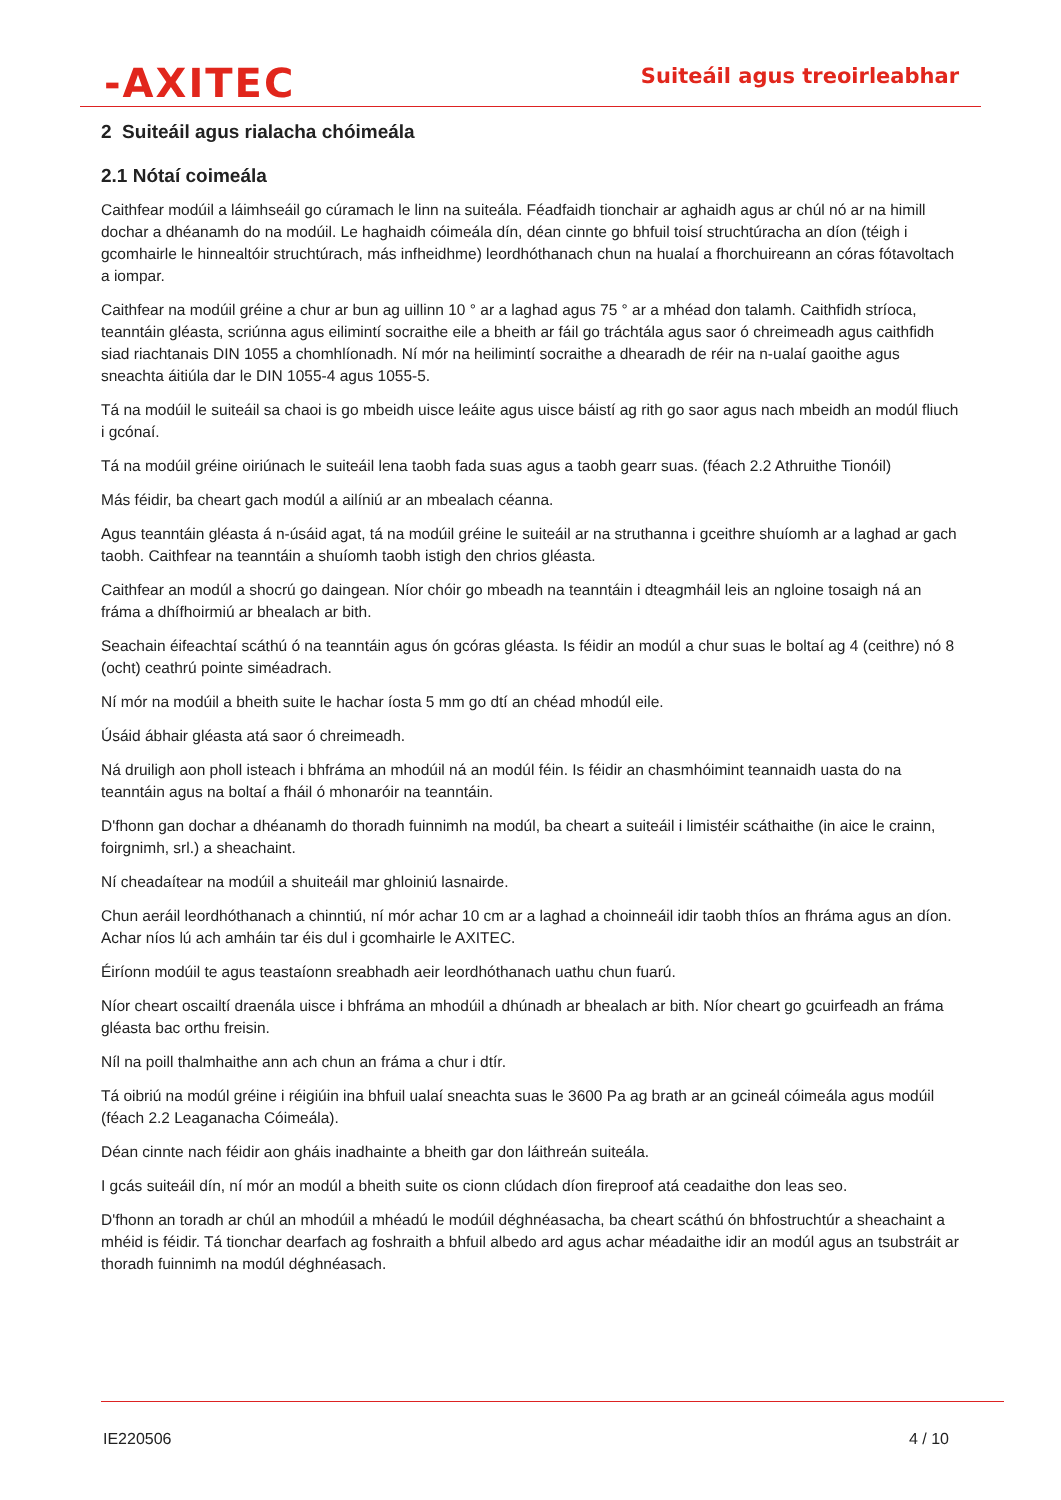-AXITEC
Suiteáil agus treoirleabhar
2 Suiteáil agus rialacha chóimeála
2.1 Nótaí coimeála
Caithfear modúil a láimhseáil go cúramach le linn na suiteála. Féadfaidh tionchair ar aghaidh agus ar chúl nó ar na himill dochar a dhéanamh do na modúil. Le haghaidh cóimeála dín, déan cinnte go bhfuil toisí struchtúracha an díon (téigh i gcomhairle le hinnealtóir struchtúrach, más infheidhme) leordhóthanach chun na hualaí a fhorchuireann an córas fótavoltach a iompar.
Caithfear na modúil gréine a chur ar bun ag uillinn 10 ° ar a laghad agus 75 ° ar a mhéad don talamh. Caithfidh stríoca, teanntáin gléasta, scriúnna agus eilimintí socraithe eile a bheith ar fáil go tráchtála agus saor ó chreimeadh agus caithfidh siad riachtanais DIN 1055 a chomhlíonadh. Ní mór na heilimintí socraithe a dhearadh de réir na n-ualaí gaoithe agus sneachta áitiúla dar le DIN 1055-4 agus 1055-5.
Tá na modúil le suiteáil sa chaoi is go mbeidh uisce leáite agus uisce báistí ag rith go saor agus nach mbeidh an modúl fliuch i gcónaí.
Tá na modúil gréine oiriúnach le suiteáil lena taobh fada suas agus a taobh gearr suas. (féach 2.2 Athruithe Tionóil)
Más féidir, ba cheart gach modúl a ailíniú ar an mbealach céanna.
Agus teanntáin gléasta á n-úsáid agat, tá na modúil gréine le suiteáil ar na struthanna i gceithre shuíomh ar a laghad ar gach taobh. Caithfear na teanntáin a shuíomh taobh istigh den chrios gléasta.
Caithfear an modúl a shocrú go daingean. Níor chóir go mbeadh na teanntáin i dteagmháil leis an ngloine tosaigh ná an fráma a dhífhoirmiú ar bhealach ar bith.
Seachain éifeachtaí scáthú ó na teanntáin agus ón gcóras gléasta. Is féidir an modúl a chur suas le boltaí ag 4 (ceithre) nó 8 (ocht) ceathrú pointe siméadrach.
Ní mór na modúil a bheith suite le hachar íosta 5 mm go dtí an chéad mhodúl eile.
Úsáid ábhair gléasta atá saor ó chreimeadh.
Ná druiligh aon pholl isteach i bhfráma an mhodúil ná an modúl féin. Is féidir an chasmhóimint teannaidh uasta do na teanntáin agus na boltaí a fháil ó mhonaróir na teanntáin.
D'fhonn gan dochar a dhéanamh do thoradh fuinnimh na modúl, ba cheart a suiteáil i limistéir scáthaithe (in aice le crainn, foirgnimh, srl.) a sheachaint.
Ní cheadaítear na modúil a shuiteáil mar ghloiniú lasnairde.
Chun aeráil leordhóthanach a chinntiú, ní mór achar 10 cm ar a laghad a choinneáil idir taobh thíos an fhráma agus an díon. Achar níos lú ach amháin tar éis dul i gcomhairle le AXITEC.
Éiríonn modúil te agus teastaíonn sreabhadh aeir leordhóthanach uathu chun fuarú.
Níor cheart oscailtí draenála uisce i bhfráma an mhodúil a dhúnadh ar bhealach ar bith. Níor cheart go gcuirfeadh an fráma gléasta bac orthu freisin.
Níl na poill thalmhaithe ann ach chun an fráma a chur i dtír.
Tá oibriú na modúl gréine i réigiúin ina bhfuil ualaí sneachta suas le 3600 Pa ag brath ar an gcineál cóimeála agus modúil (féach 2.2 Leaganacha Cóimeála).
Déan cinnte nach féidir aon gháis inadhainte a bheith gar don láithreán suiteála.
I gcás suiteáil dín, ní mór an modúl a bheith suite os cionn clúdach díon fireproof atá ceadaithe don leas seo.
D'fhonn an toradh ar chúl an mhodúil a mhéadú le modúil déghnéasacha, ba cheart scáthú ón bhfostruchtúr a sheachaint a mhéid is féidir. Tá tionchar dearfach ag foshraith a bhfuil albedo ard agus achar méadaithe idir an modúl agus an tsubstráit ar thoradh fuinnimh na modúl déghnéasach.
IE220506 4 / 10